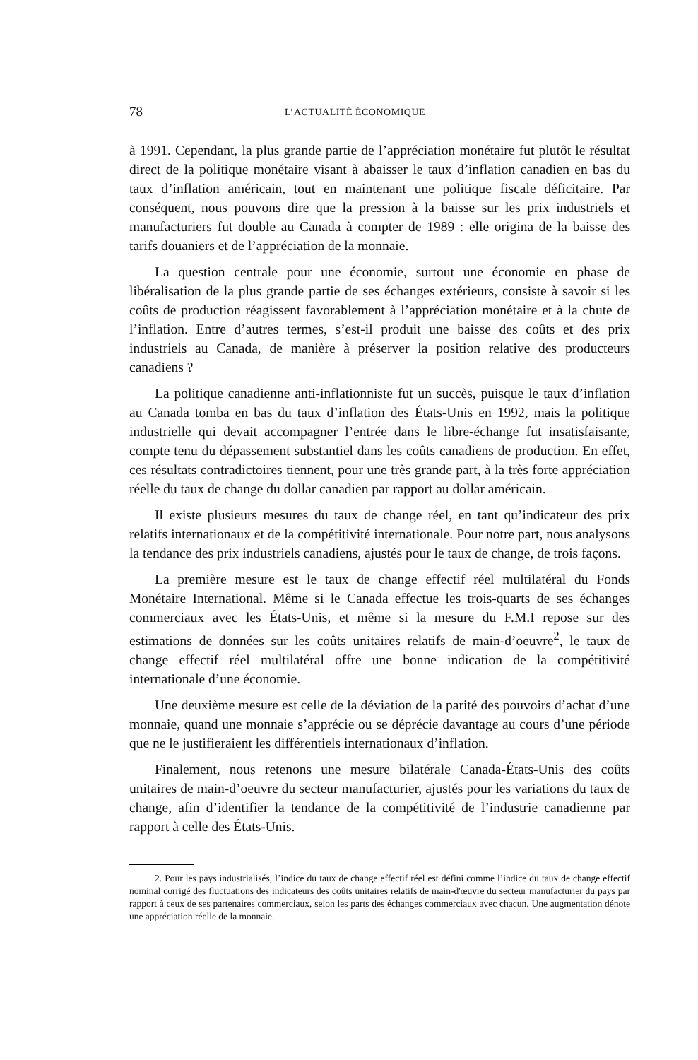78 L’ACTUALITÉ ÉCONOMIQUE
à 1991. Cependant, la plus grande partie de l’appréciation monétaire fut plutôt le résultat direct de la politique monétaire visant à abaisser le taux d’inflation canadien en bas du taux d’inflation américain, tout en maintenant une politique fiscale déficitaire. Par conséquent, nous pouvons dire que la pression à la baisse sur les prix industriels et manufacturiers fut double au Canada à compter de 1989 : elle origina de la baisse des tarifs douaniers et de l’appréciation de la monnaie.
La question centrale pour une économie, surtout une économie en phase de libéralisation de la plus grande partie de ses échanges extérieurs, consiste à savoir si les coûts de production réagissent favorablement à l’appréciation monétaire et à la chute de l’inflation. Entre d’autres termes, s’est-il produit une baisse des coûts et des prix industriels au Canada, de manière à préserver la position relative des producteurs canadiens ?
La politique canadienne anti-inflationniste fut un succès, puisque le taux d’inflation au Canada tomba en bas du taux d’inflation des États-Unis en 1992, mais la politique industrielle qui devait accompagner l’entrée dans le libre-échange fut insatisfaisante, compte tenu du dépassement substantiel dans les coûts canadiens de production. En effet, ces résultats contradictoires tiennent, pour une très grande part, à la très forte appréciation réelle du taux de change du dollar canadien par rapport au dollar américain.
Il existe plusieurs mesures du taux de change réel, en tant qu’indicateur des prix relatifs internationaux et de la compétitivité internationale. Pour notre part, nous analysons la tendance des prix industriels canadiens, ajustés pour le taux de change, de trois façons.
La première mesure est le taux de change effectif réel multilatéral du Fonds Monétaire International. Même si le Canada effectue les trois-quarts de ses échanges commerciaux avec les États-Unis, et même si la mesure du F.M.I repose sur des estimations de données sur les coûts unitaires relatifs de main-d’oeuvre<sup>2</sup>, le taux de change effectif réel multilatéral offre une bonne indication de la compétitivité internationale d’une économie.
Une deuxième mesure est celle de la déviation de la parité des pouvoirs d’achat d’une monnaie, quand une monnaie s’apprécie ou se déprécie davantage au cours d’une période que ne le justifieraient les différentiels internationaux d’inflation.
Finalement, nous retenons une mesure bilatérale Canada-États-Unis des coûts unitaires de main-d’oeuvre du secteur manufacturier, ajustés pour les variations du taux de change, afin d’identifier la tendance de la compétitivité de l’industrie canadienne par rapport à celle des États-Unis.
2. Pour les pays industrialisés, l’indice du taux de change effectif réel est défini comme l’indice du taux de change effectif nominal corrigé des fluctuations des indicateurs des coûts unitaires relatifs de main-d'œuvre du secteur manufacturier du pays par rapport à ceux de ses partenaires commerciaux, selon les parts des échanges commerciaux avec chacun. Une augmentation dénote une appréciation réelle de la monnaie.